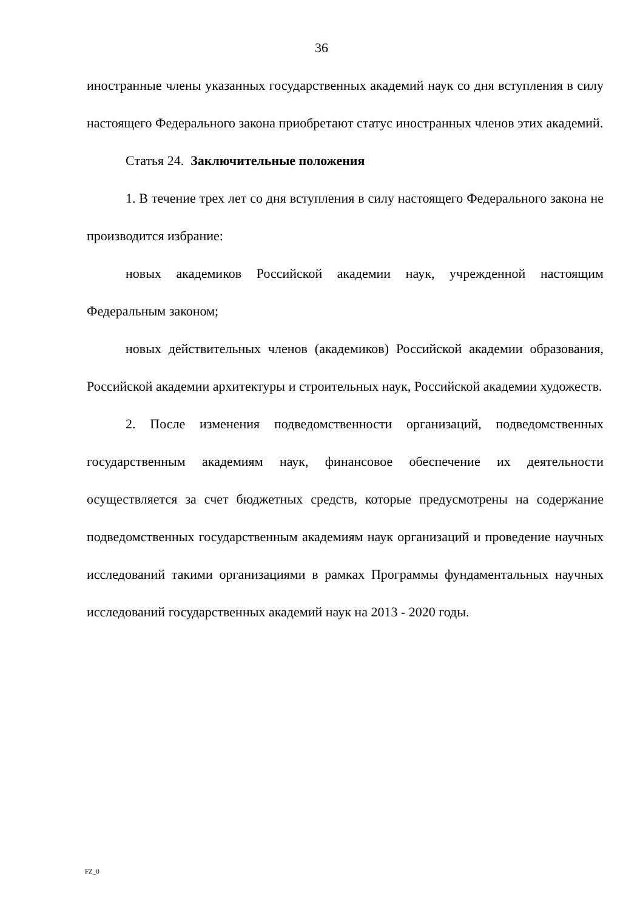36
иностранные члены указанных государственных академий наук со дня вступления в силу настоящего Федерального закона приобретают статус иностранных членов этих академий.
Статья 24. Заключительные положения
1. В течение трех лет со дня вступления в силу настоящего Федерального закона не производится избрание:
новых академиков Российской академии наук, учрежденной настоящим Федеральным законом;
новых действительных членов (академиков) Российской академии образования, Российской академии архитектуры и строительных наук, Российской академии художеств.
2. После изменения подведомственности организаций, подведомственных государственным академиям наук, финансовое обеспечение их деятельности осуществляется за счет бюджетных средств, которые предусмотрены на содержание подведомственных государственным академиям наук организаций и проведение научных исследований такими организациями в рамках Программы фундаментальных научных исследований государственных академий наук на 2013 - 2020 годы.
FZ_0